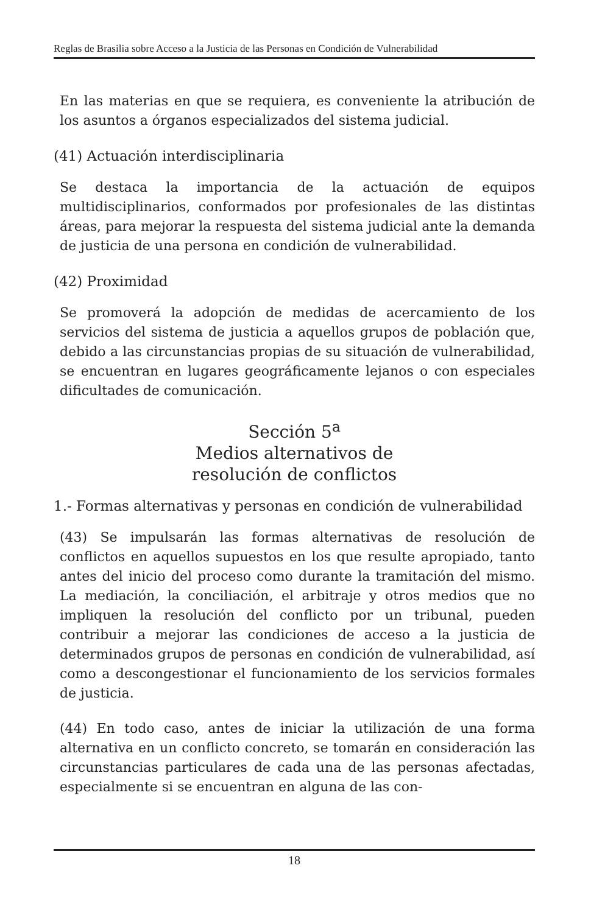Reglas de Brasilia sobre Acceso a la Justicia de las Personas en Condición de Vulnerabilidad
En las materias en que se requiera, es conveniente la atribución de los asuntos a órganos especializados del sistema judicial.
(41) Actuación interdisciplinaria
Se destaca la importancia de la actuación de equipos multidisciplinarios, conformados por profesionales de las distintas áreas, para mejorar la respuesta del sistema judicial ante la demanda de justicia de una persona en condición de vulnerabilidad.
(42) Proximidad
Se promoverá la adopción de medidas de acercamiento de los servicios del sistema de justicia a aquellos grupos de población que, debido a las circunstancias propias de su situación de vulnerabilidad, se encuentran en lugares geográficamente lejanos o con especiales dificultades de comunicación.
Sección 5<sup>a</sup>
Medios alternativos de
resolución de conflictos
1.- Formas alternativas y personas en condición de vulnerabilidad
(43) Se impulsarán las formas alternativas de resolución de conflictos en aquellos supuestos en los que resulte apropiado, tanto antes del inicio del proceso como durante la tramitación del mismo. La mediación, la conciliación, el arbitraje y otros medios que no impliquen la resolución del conflicto por un tribunal, pueden contribuir a mejorar las condiciones de acceso a la justicia de determinados grupos de personas en condición de vulnerabilidad, así como a descongestionar el funcionamiento de los servicios formales de justicia.
(44) En todo caso, antes de iniciar la utilización de una forma alternativa en un conflicto concreto, se tomarán en consideración las circunstancias particulares de cada una de las personas afectadas, especialmente si se encuentran en alguna de las con-
18